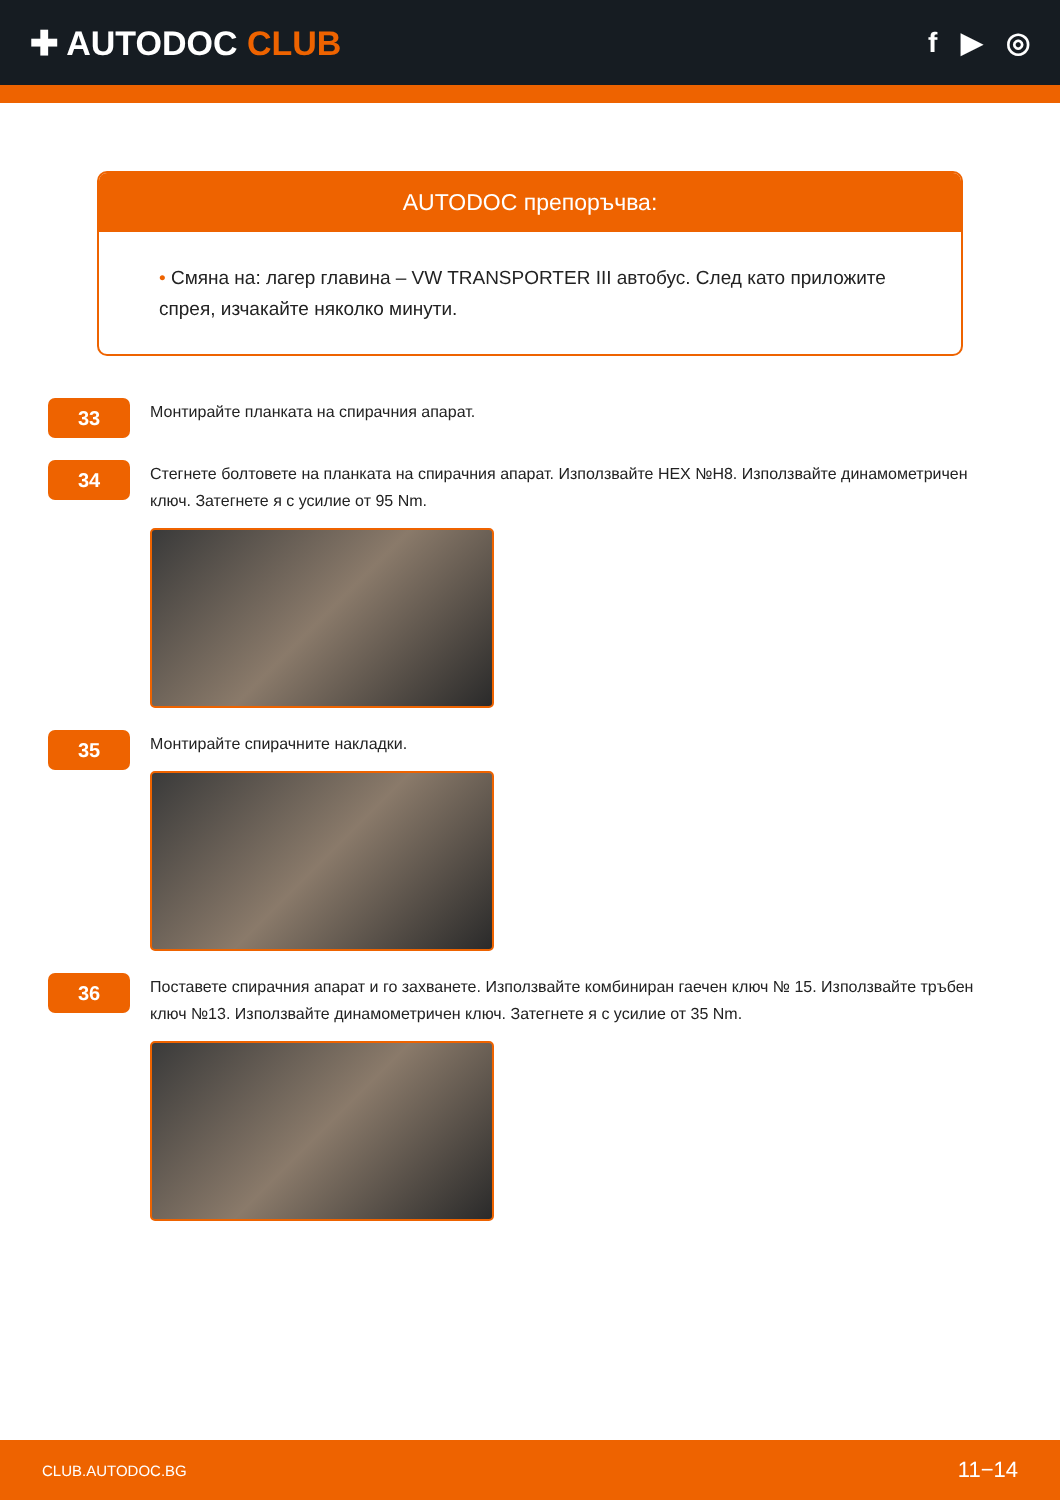✚ AUTODOC CLUB
f ▶ ◎
AUTODOC препоръчва:
• Смяна на: лагер главина – VW TRANSPORTER III автобус. След като приложите спрея, изчакайте няколко минути.
33
Монтирайте планката на спирачния апарат.
34
Стегнете болтовете на планката на спирачния апарат. Използвайте HEX №H8. Използвайте динамометричен ключ. Затегнете я с усилие от 95 Nm.
35
Монтирайте спирачните накладки.
36
Поставете спирачния апарат и го захванете. Използвайте комбиниран гаечен ключ № 15. Използвайте тръбен ключ №13. Използвайте динамометричен ключ. Затегнете я с усилие от 35 Nm.
CLUB.AUTODOC.BG 11−14